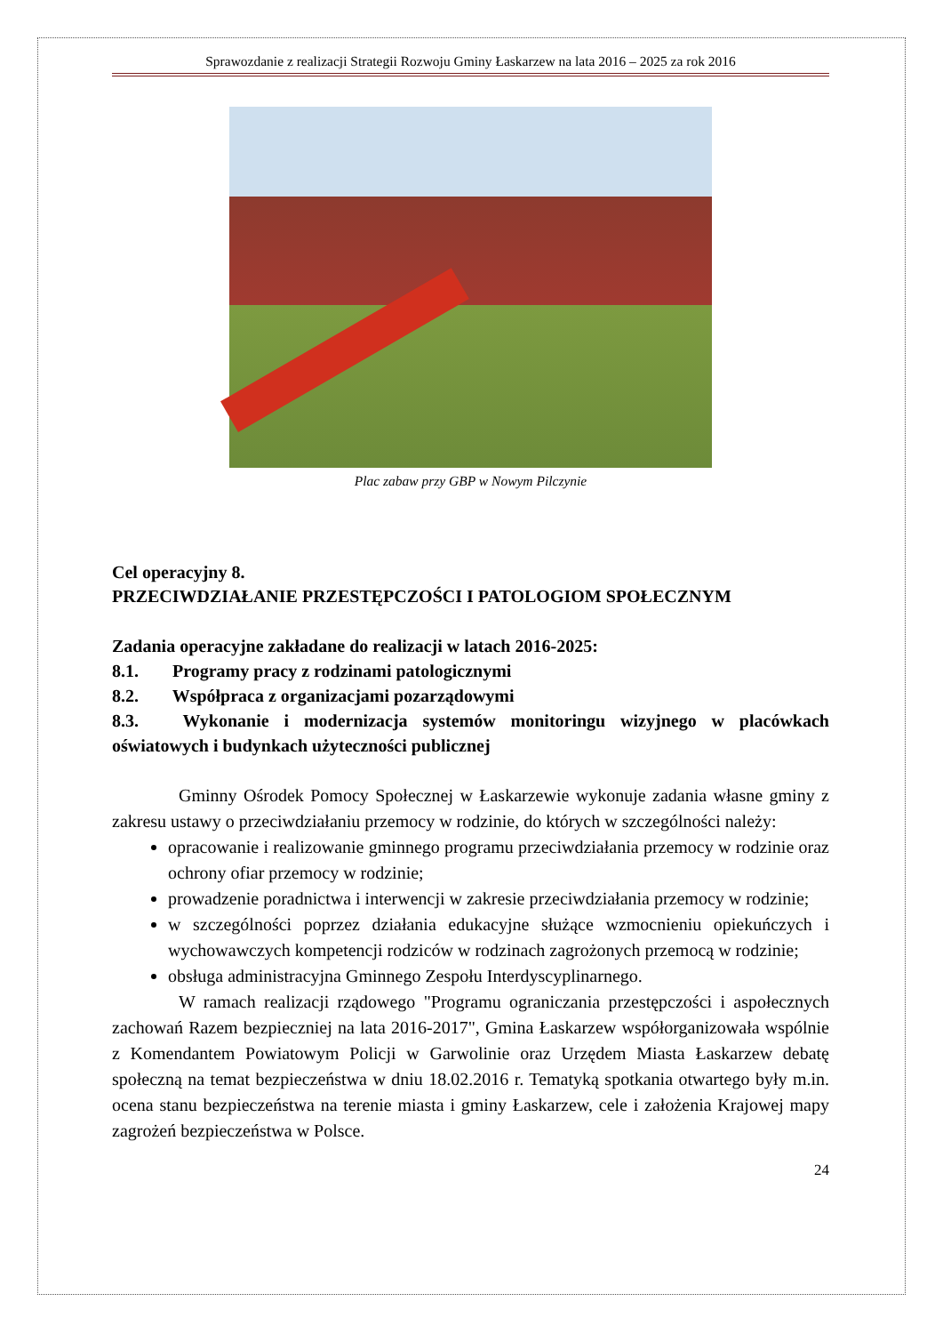Sprawozdanie z realizacji Strategii Rozwoju Gminy Łaskarzew na lata 2016 – 2025 za rok 2016
Plac zabaw przy GBP w Nowym Pilczynie
Cel operacyjny 8.
PRZECIWDZIAŁANIE PRZESTĘPCZOŚCI I PATOLOGIOM SPOŁECZNYM
Zadania operacyjne zakładane do realizacji w latach 2016-2025:
8.1. Programy pracy z rodzinami patologicznymi
8.2. Współpraca z organizacjami pozarządowymi
8.3. Wykonanie i modernizacja systemów monitoringu wizyjnego w placówkach oświatowych i budynkach użyteczności publicznej
Gminny Ośrodek Pomocy Społecznej w Łaskarzewie wykonuje zadania własne gminy z zakresu ustawy o przeciwdziałaniu przemocy w rodzinie, do których w szczególności należy:
opracowanie i realizowanie gminnego programu przeciwdziałania przemocy w rodzinie oraz ochrony ofiar przemocy w rodzinie;
prowadzenie poradnictwa i interwencji w zakresie przeciwdziałania przemocy w rodzinie;
w szczególności poprzez działania edukacyjne służące wzmocnieniu opiekuńczych i wychowawczych kompetencji rodziców w rodzinach zagrożonych przemocą w rodzinie;
obsługa administracyjna Gminnego Zespołu Interdyscyplinarnego.
W ramach realizacji rządowego "Programu ograniczania przestępczości i aspołecznych zachowań Razem bezpieczniej na lata 2016-2017", Gmina Łaskarzew współorganizowała wspólnie z Komendantem Powiatowym Policji w Garwolinie oraz Urzędem Miasta Łaskarzew debatę społeczną na temat bezpieczeństwa w dniu 18.02.2016 r. Tematyką spotkania otwartego były m.in. ocena stanu bezpieczeństwa na terenie miasta i gminy Łaskarzew, cele i założenia Krajowej mapy zagrożeń bezpieczeństwa w Polsce.
24